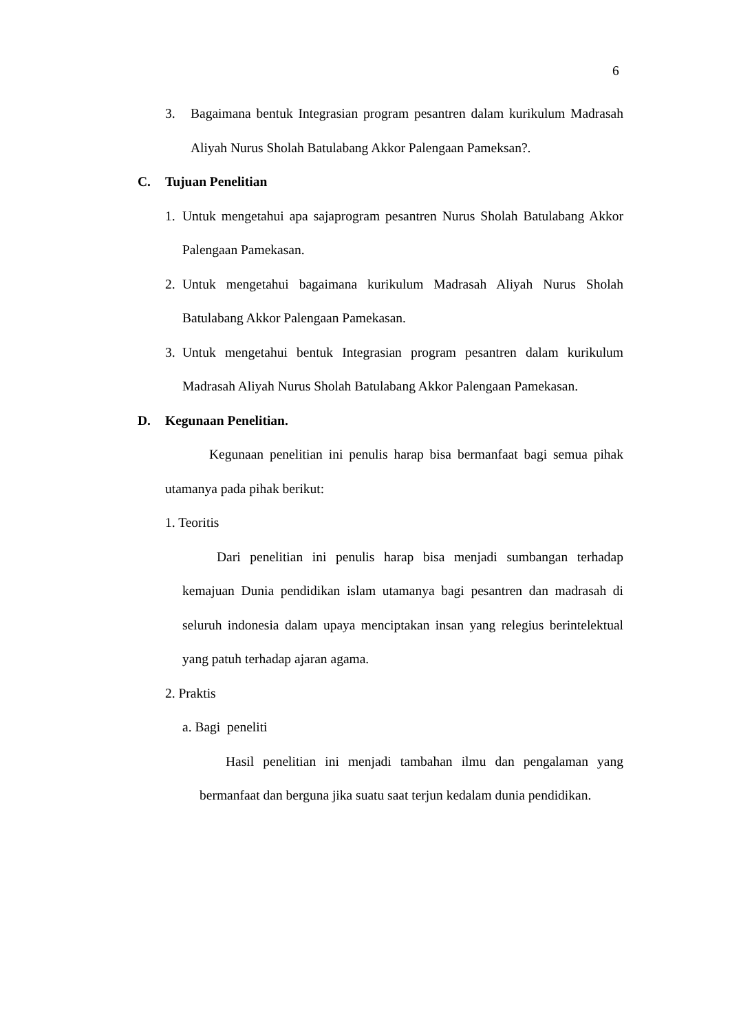6
3. Bagaimana bentuk Integrasian program pesantren dalam kurikulum Madrasah Aliyah Nurus Sholah Batulabang Akkor Palengaan Pameksan?.
C. Tujuan Penelitian
1. Untuk mengetahui apa sajaprogram pesantren Nurus Sholah Batulabang Akkor Palengaan Pamekasan.
2. Untuk mengetahui bagaimana kurikulum Madrasah Aliyah Nurus Sholah Batulabang Akkor Palengaan Pamekasan.
3. Untuk mengetahui bentuk Integrasian program pesantren dalam kurikulum Madrasah Aliyah Nurus Sholah Batulabang Akkor Palengaan Pamekasan.
D. Kegunaan Penelitian.
Kegunaan penelitian ini penulis harap bisa bermanfaat bagi semua pihak utamanya pada pihak berikut:
1. Teoritis
Dari penelitian ini penulis harap bisa menjadi sumbangan terhadap kemajuan Dunia pendidikan islam utamanya bagi pesantren dan madrasah di seluruh indonesia dalam upaya menciptakan insan yang relegius berintelektual yang patuh terhadap ajaran agama.
2. Praktis
a. Bagi peneliti
Hasil penelitian ini menjadi tambahan ilmu dan pengalaman yang bermanfaat dan berguna jika suatu saat terjun kedalam dunia pendidikan.